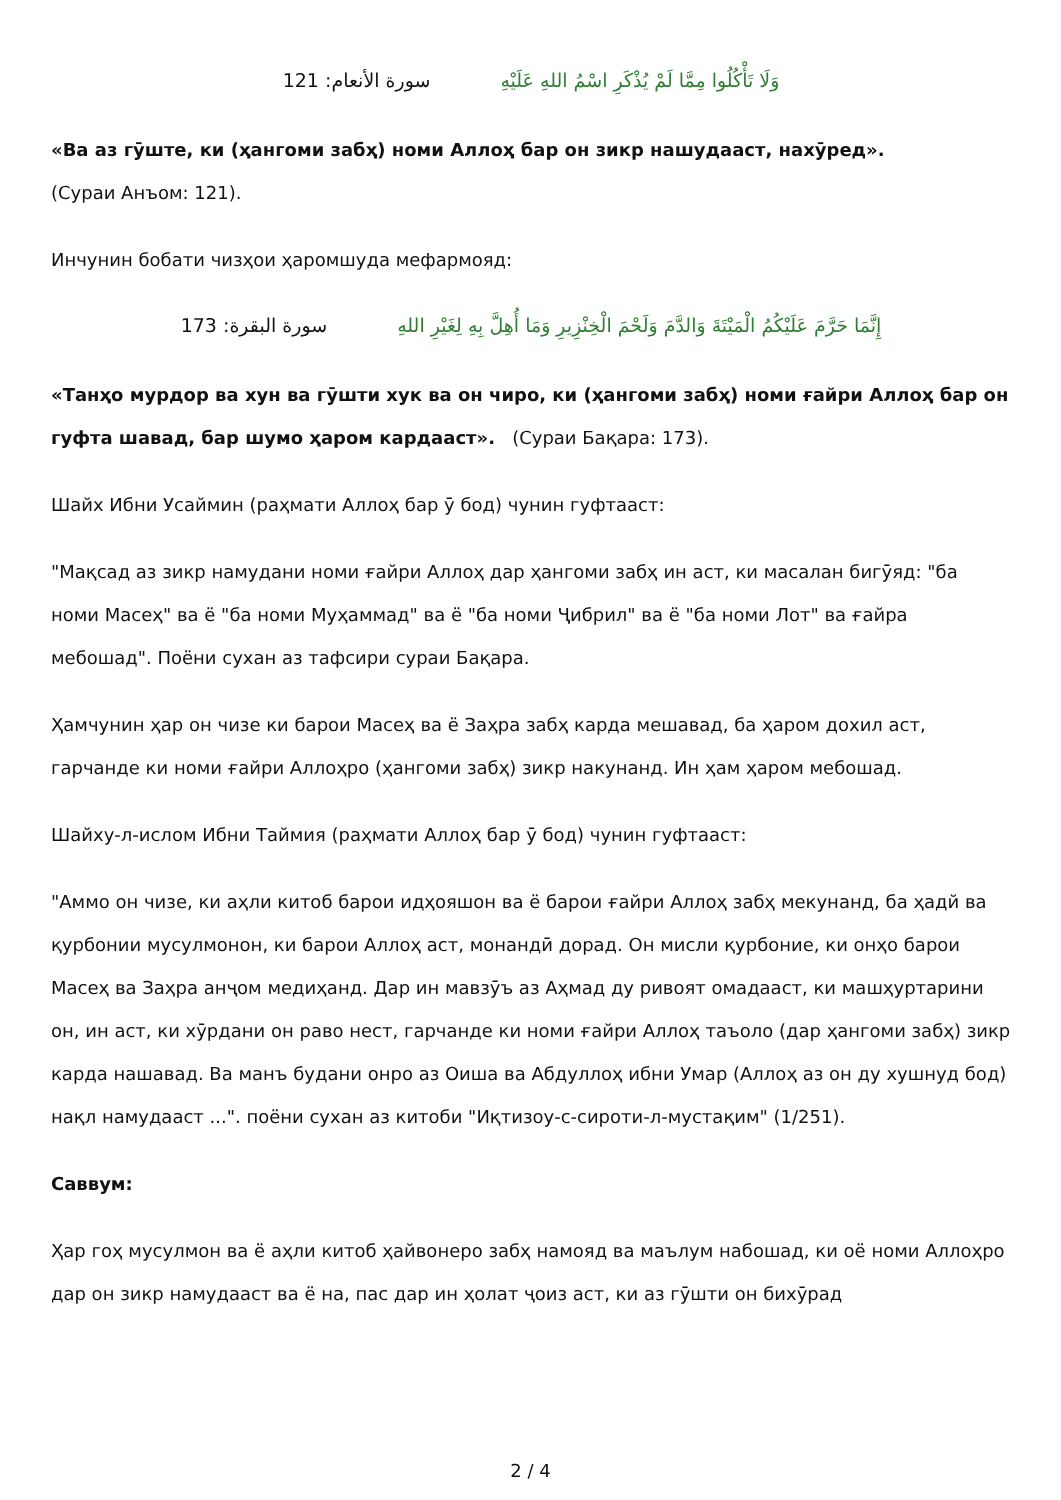سورة الأنعام: 121 وَلَا تَأْكُلُوا مِمَّا لَمْ يُذْكَرِ اسْمُ اللهِ عَلَيْهِ
«Ва аз гӯште, ки (ҳангоми забҳ) номи Аллоҳ бар он зикр нашудааст, нахӯред».
(Сураи Анъом: 121).
Инчунин бобати чизҳои ҳаромшуда мефармояд:
سورة البقرة: 173 إِنَّمَا حَرَّمَ عَلَيْكُمُ الْمَيْتَةَ وَالدَّمَ وَلَحْمَ الْخِنْزِيرِ وَمَا أُهِلَّ بِهِ لِغَيْرِ اللهِ
«Танҳо мурдор ва хун ва гӯшти хук ва он чиро, ки (ҳангоми забҳ) номи ғайри Аллоҳ бар он гуфта шавад, бар шумо ҳаром кардааст». (Сураи Бақара: 173).
Шайх Ибни Усаймин (раҳмати Аллоҳ бар ӯ бод) чунин гуфтааст:
"Мақсад аз зикр намудани номи ғайри Аллоҳ дар ҳангоми забҳ ин аст, ки масалан бигӯяд: "ба номи Масеҳ" ва ё "ба номи Муҳаммад" ва ё "ба номи Ҷибрил" ва ё "ба номи Лот" ва ғайра мебошад". Поёни сухан аз тафсири сураи Бақара.
Ҳамчунин ҳар он чизе ки барои Масеҳ ва ё Заҳра забҳ карда мешавад, ба ҳаром дохил аст, гарчанде ки номи ғайри Аллоҳро (ҳангоми забҳ) зикр накунанд. Ин ҳам ҳаром мебошад.
Шайху-л-ислом Ибни Таймия (раҳмати Аллоҳ бар ӯ бод) чунин гуфтааст:
"Аммо он чизе, ки аҳли китоб барои идҳояшон ва ё барои ғайри Аллоҳ забҳ мекунанд, ба ҳадй ва қурбонии мусулмонон, ки барои Аллоҳ аст, монандӣ дорад. Он мисли қурбоние, ки онҳо барои Масеҳ ва Заҳра анҷом медиҳанд. Дар ин мавзӯъ аз Аҳмад ду ривоят омадааст, ки машҳуртарини он, ин аст, ки хӯрдани он раво нест, гарчанде ки номи ғайри Аллоҳ таъоло (дар ҳангоми забҳ) зикр карда нашавад. Ва манъ будани онро аз Оиша ва Абдуллоҳ ибни Умар (Аллоҳ аз он ду хушнуд бод) нақл намудааст ...". поёни сухан аз китоби "Иқтизоу-с-сироти-л-мустақим" (1/251).
Саввум:
Ҳар гоҳ мусулмон ва ё аҳли китоб ҳайвонеро забҳ намояд ва маълум набошад, ки оё номи Аллоҳро дар он зикр намудааст ва ё на, пас дар ин ҳолат ҷоиз аст, ки аз гӯшти он бихӯрад
2 / 4